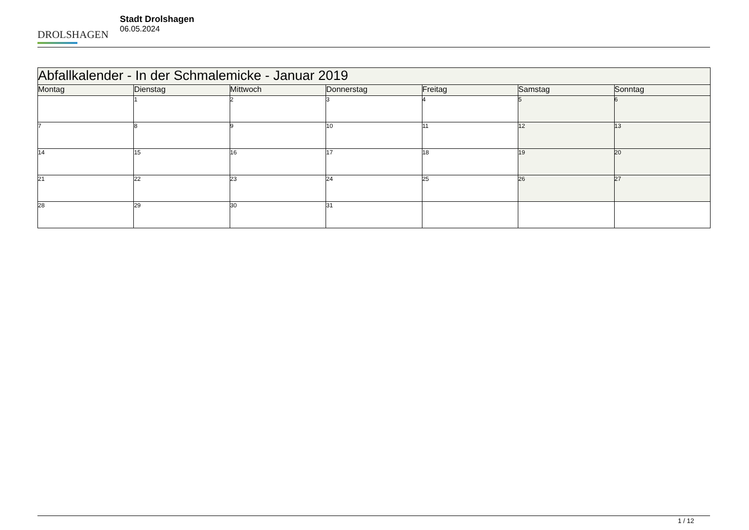DROLSHAGEN
Stadt Drolshagen
06.05.2024
| Abfallkalender - In der Schmalemicke - Januar 2019 | | | | | | |
| --- | --- | --- | --- | --- | --- | --- |
| Montag | Dienstag | Mittwoch | Donnerstag | Freitag | Samstag | Sonntag |
| | 1 | 2 | 3 | 4 | 5 | 6 |
| 7 | 8 | 9 | 10 | 11 | 12 | 13 |
| 14 | 15 | 16 | 17 | 18 | 19 | 20 |
| 21 | 22 | 23 | 24 | 25 | 26 | 27 |
| 28 | 29 | 30 | 31 | | | |
1 / 12